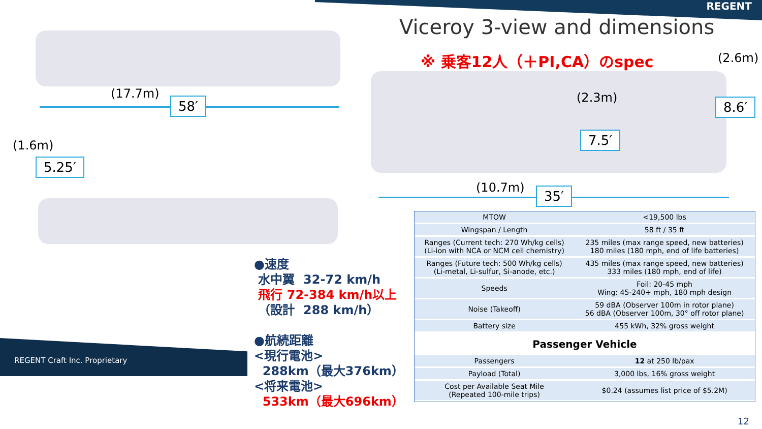REGENT
Viceroy 3-view and dimensions
※ 乗客12人（＋PI,CA）のspec
(17.7m)
58′
(1.6m)
5.25′
(2.6m)
(2.3m) 8.6′
7.5′
(10.7m) 35′
REGENT Craft Inc. Proprietary
●速度
水中翼 32-72 km/h
飛行 72-384 km/h以上
（設計 288 km/h）
●航続距離
<現行電池>
288km（最大376km）
<将来電池>
533km（最大696km）
| MTOW | <19,500 lbs |
| Wingspan / Length | 58 ft / 35 ft |
| Ranges (Current tech: 270 Wh/kg cells) (Li-ion with NCA or NCM cell chemistry) | 235 miles (max range speed, new batteries) 180 miles (180 mph, end of life batteries) |
| Ranges (Future tech: 500 Wh/kg cells) (Li-metal, Li-sulfur, Si-anode, etc.) | 435 miles (max range speed, new batteries) 333 miles (180 mph, end of life) |
| Speeds | Foil: 20-45 mph Wing: 45-240+ mph, 180 mph design |
| Noise (Takeoff) | 59 dBA (Observer 100m in rotor plane) 56 dBA (Observer 100m, 30° off rotor plane) |
| Battery size | 455 kWh, 32% gross weight |
| Passenger Vehicle | |
| Passengers | 12 at 250 lb/pax |
| Payload (Total) | 3,000 lbs, 16% gross weight |
| Cost per Available Seat Mile (Repeated 100-mile trips) | $0.24 (assumes list price of $5.2M) |
12